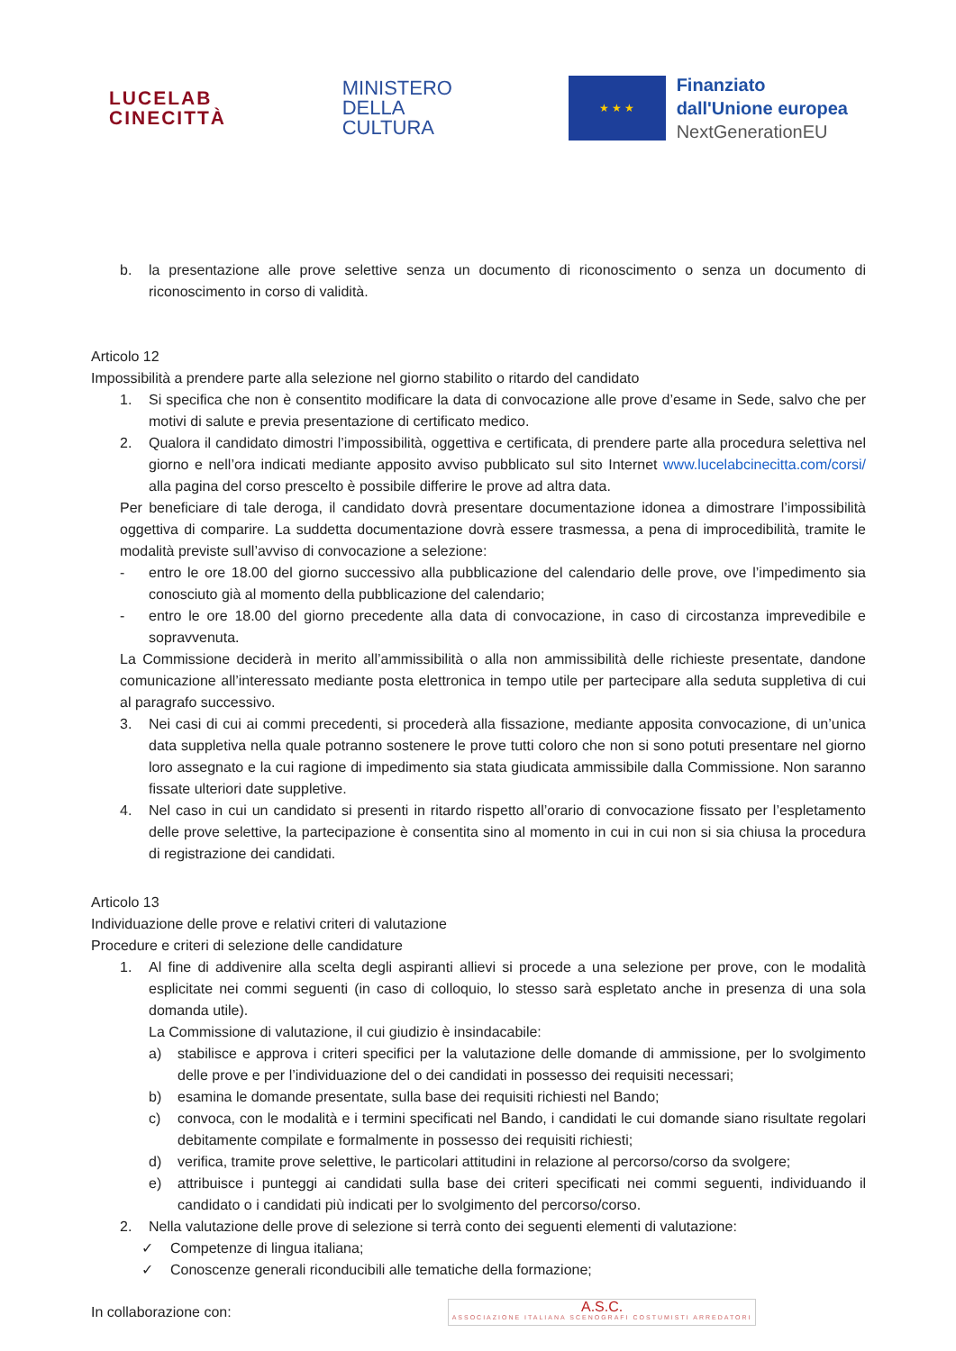LUCELAB
CINECITTÀ
MINISTERO
DELLA
CULTURA
★ ★ ★
Finanziato
dall'Unione europea
NextGenerationEU
b. la presentazione alle prove selettive senza un documento di riconoscimento o senza un documento di riconoscimento in corso di validità.
Articolo 12
Impossibilità a prendere parte alla selezione nel giorno stabilito o ritardo del candidato
1. Si specifica che non è consentito modificare la data di convocazione alle prove d’esame in Sede, salvo che per motivi di salute e previa presentazione di certificato medico.
2. Qualora il candidato dimostri l’impossibilità, oggettiva e certificata, di prendere parte alla procedura selettiva nel giorno e nell’ora indicati mediante apposito avviso pubblicato sul sito Internet www.lucelabcinecitta.com/corsi/ alla pagina del corso prescelto è possibile differire le prove ad altra data.
Per beneficiare di tale deroga, il candidato dovrà presentare documentazione idonea a dimostrare l’impossibilità oggettiva di comparire. La suddetta documentazione dovrà essere trasmessa, a pena di improcedibilità, tramite le modalità previste sull’avviso di convocazione a selezione:
- entro le ore 18.00 del giorno successivo alla pubblicazione del calendario delle prove, ove l’impedimento sia conosciuto già al momento della pubblicazione del calendario;
- entro le ore 18.00 del giorno precedente alla data di convocazione, in caso di circostanza imprevedibile e sopravvenuta.
La Commissione deciderà in merito all’ammissibilità o alla non ammissibilità delle richieste presentate, dandone comunicazione all’interessato mediante posta elettronica in tempo utile per partecipare alla seduta suppletiva di cui al paragrafo successivo.
3. Nei casi di cui ai commi precedenti, si procederà alla fissazione, mediante apposita convocazione, di un’unica data suppletiva nella quale potranno sostenere le prove tutti coloro che non si sono potuti presentare nel giorno loro assegnato e la cui ragione di impedimento sia stata giudicata ammissibile dalla Commissione. Non saranno fissate ulteriori date suppletive.
4. Nel caso in cui un candidato si presenti in ritardo rispetto all’orario di convocazione fissato per l’espletamento delle prove selettive, la partecipazione è consentita sino al momento in cui in cui non si sia chiusa la procedura di registrazione dei candidati.
Articolo 13
Individuazione delle prove e relativi criteri di valutazione
Procedure e criteri di selezione delle candidature
1. Al fine di addivenire alla scelta degli aspiranti allievi si procede a una selezione per prove, con le modalità esplicitate nei commi seguenti (in caso di colloquio, lo stesso sarà espletato anche in presenza di una sola domanda utile).
La Commissione di valutazione, il cui giudizio è insindacabile:
a) stabilisce e approva i criteri specifici per la valutazione delle domande di ammissione, per lo svolgimento delle prove e per l’individuazione del o dei candidati in possesso dei requisiti necessari;
b) esamina le domande presentate, sulla base dei requisiti richiesti nel Bando;
c) convoca, con le modalità e i termini specificati nel Bando, i candidati le cui domande siano risultate regolari debitamente compilate e formalmente in possesso dei requisiti richiesti;
d) verifica, tramite prove selettive, le particolari attitudini in relazione al percorso/corso da svolgere;
e) attribuisce i punteggi ai candidati sulla base dei criteri specificati nei commi seguenti, individuando il candidato o i candidati più indicati per lo svolgimento del percorso/corso.
2. Nella valutazione delle prove di selezione si terrà conto dei seguenti elementi di valutazione:
✓ Competenze di lingua italiana;
✓ Conoscenze generali riconducibili alle tematiche della formazione;
In collaborazione con:
A.S.C.
ASSOCIAZIONE ITALIANA SCENOGRAFI COSTUMISTI ARREDATORI